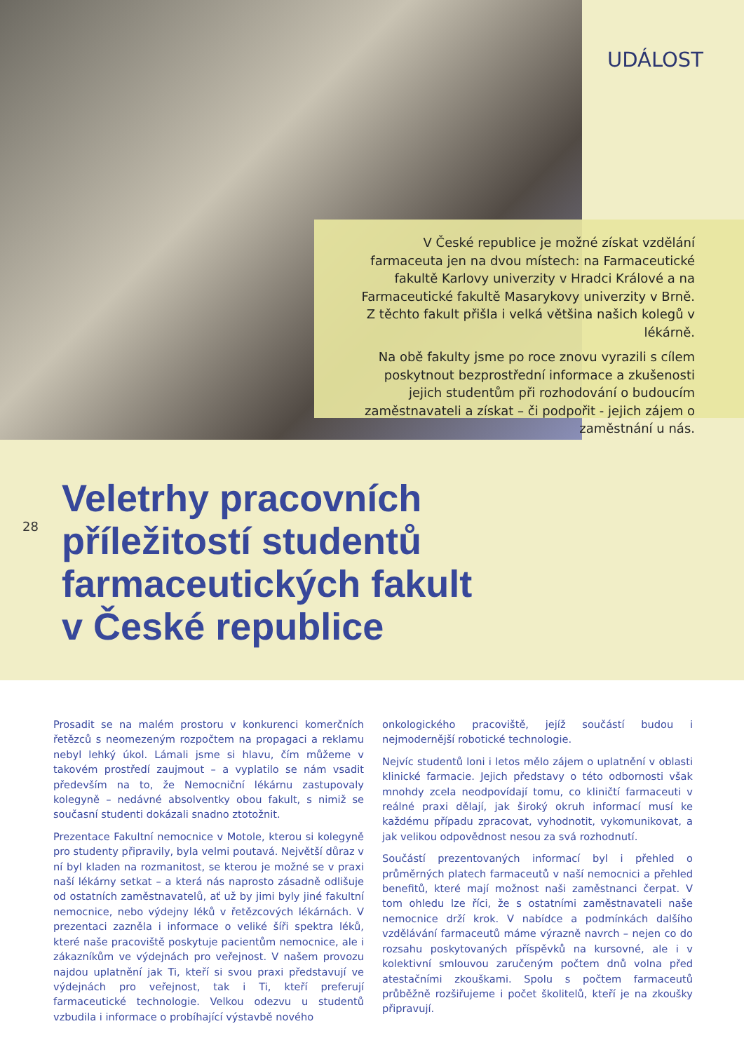UDÁLOST
V České republice je možné získat vzdělání farmaceuta jen na dvou místech: na Farmaceutické fakultě Karlovy univerzity v Hradci Králové a na Farmaceutické fakultě Masarykovy univerzity v Brně. Z těchto fakult přišla i velká většina našich kolegů v lékárně.
Na obě fakulty jsme po roce znovu vyrazili s cílem poskytnout bezprostřední informace a zkušenosti jejich studentům při rozhodování o budoucím zaměstnavateli a získat – či podpořit - jejich zájem o zaměstnání u nás.
28
Veletrhy pracovních
příležitostí studentů
farmaceutických fakult
v České republice
Prosadit se na malém prostoru v konkurenci komerčních řetězců s neomezeným rozpočtem na propagaci a reklamu nebyl lehký úkol. Lámali jsme si hlavu, čím můžeme v takovém prostředí zaujmout – a vyplatilo se nám vsadit především na to, že Nemocniční lékárnu zastupovaly kolegyně – nedávné absolventky obou fakult, s nimiž se současní studenti dokázali snadno ztotožnit.
Prezentace Fakultní nemocnice v Motole, kterou si kolegyně pro studenty připravily, byla velmi poutavá. Největší důraz v ní byl kladen na rozmanitost, se kterou je možné se v praxi naší lékárny setkat – a která nás naprosto zásadně odlišuje od ostatních zaměstnavatelů, ať už by jimi byly jiné fakultní nemocnice, nebo výdejny léků v řetězcových lékárnách. V prezentaci zazněla i informace o veliké šíři spektra léků, které naše pracoviště poskytuje pacientům nemocnice, ale i zákazníkům ve výdejnách pro veřejnost. V našem provozu najdou uplatnění jak Ti, kteří si svou praxi představují ve výdejnách pro veřejnost, tak i Ti, kteří preferují farmaceutické technologie. Velkou odezvu u studentů vzbudila i informace o probíhající výstavbě nového
onkologického pracoviště, jejíž součástí budou i nejmodernější robotické technologie.
Nejvíc studentů loni i letos mělo zájem o uplatnění v oblasti klinické farmacie. Jejich představy o této odbornosti však mnohdy zcela neodpovídají tomu, co kliničtí farmaceuti v reálné praxi dělají, jak široký okruh informací musí ke každému případu zpracovat, vyhodnotit, vykomunikovat, a jak velikou odpovědnost nesou za svá rozhodnutí.
Součástí prezentovaných informací byl i přehled o průměrných platech farmaceutů v naší nemocnici a přehled benefitů, které mají možnost naši zaměstnanci čerpat. V tom ohledu lze říci, že s ostatními zaměstnavateli naše nemocnice drží krok. V nabídce a podmínkách dalšího vzdělávání farmaceutů máme výrazně navrch – nejen co do rozsahu poskytovaných příspěvků na kursovné, ale i v kolektivní smlouvou zaručeným počtem dnů volna před atestačními zkouškami. Spolu s počtem farmaceutů průběžně rozšiřujeme i počet školitelů, kteří je na zkoušky připravují.